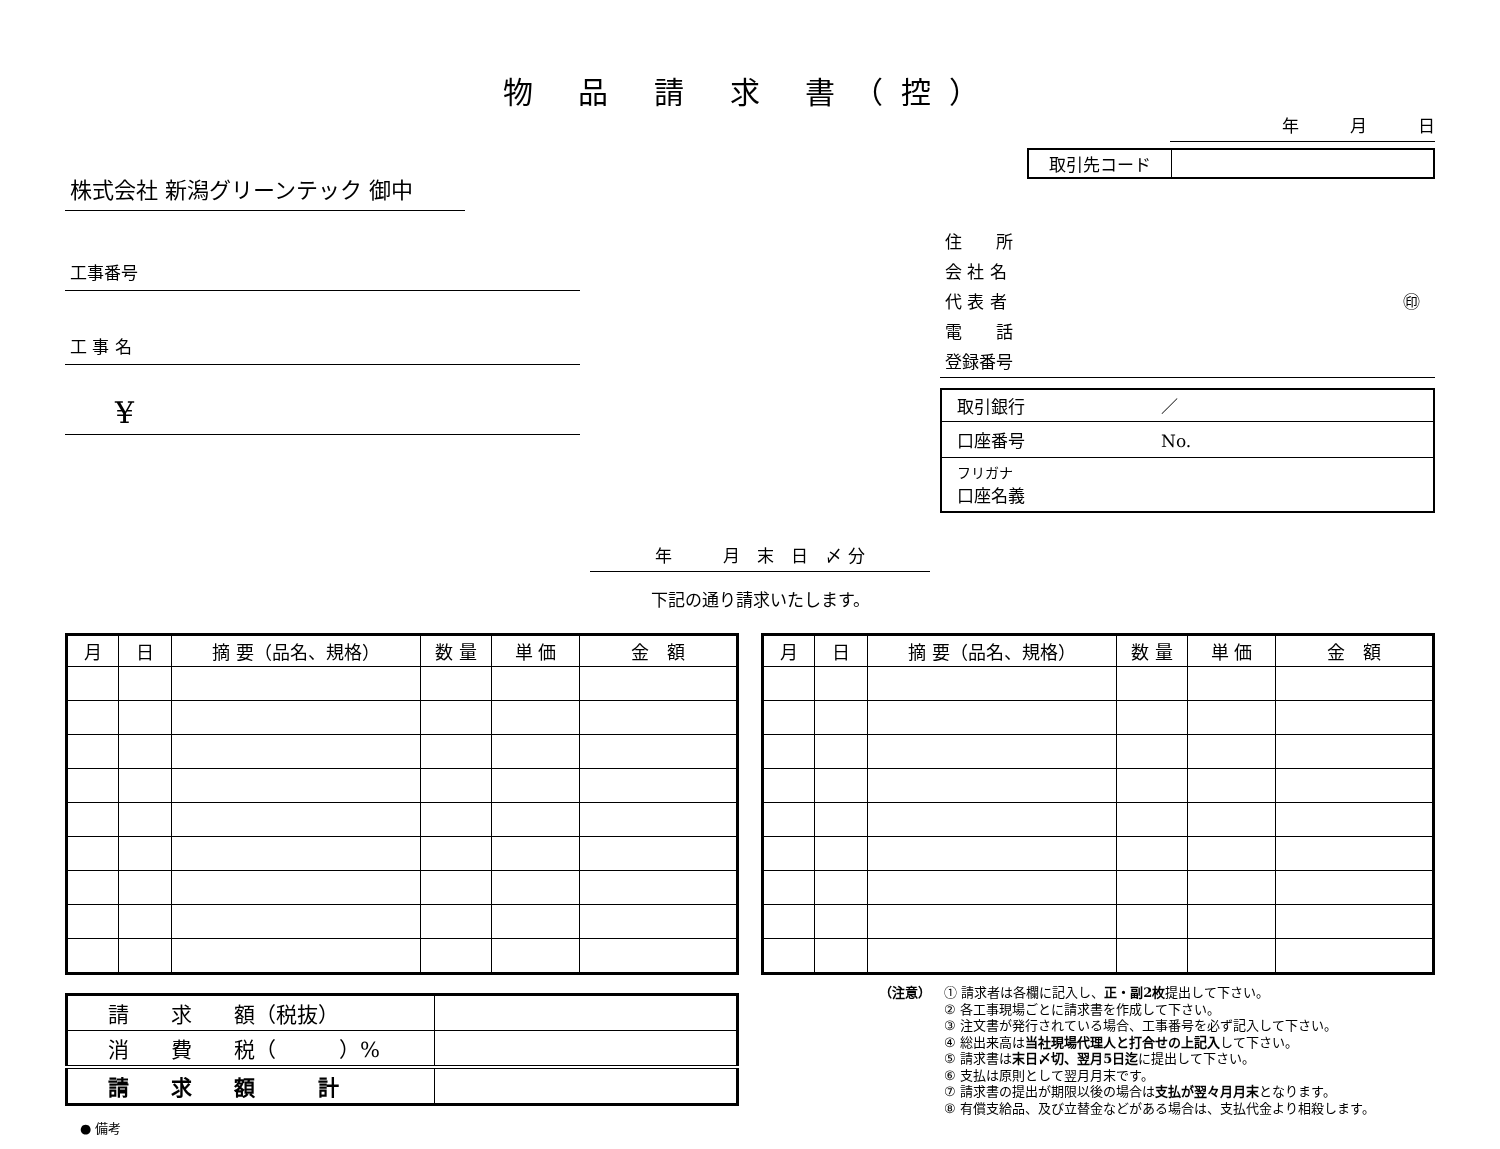物 品 請 求 書（控）
株式会社 新潟グリーンテック 御中
工事番号
工 事 名
¥
年　　　月　末　日　〆 分
下記の通り請求いたします。
年　　　月　　　日
| 取引先コード | |
住　　所
会 社 名
代 表 者 ㊞
電　　話
登録番号
| 取引銀行 ／ |
| 口座番号 No. |
| フリガナ 口座名義 |
| 月 | 日 | 摘 要（品名、規格） | 数 量 | 単 価 | 金 額 |
| --- | --- | --- | --- | --- | --- |
| 月 | 日 | 摘 要（品名、規格） | 数 量 | 単 価 | 金 額 |
| --- | --- | --- | --- | --- | --- |
| 請 求 額（税抜） | |
| 消 費 税（ ）% | |
| 請 求 額 計 | |
● 備考
（注意） ① 請求者は各欄に記入し、正・副2枚提出して下さい。
② 各工事現場ごとに請求書を作成して下さい。
③ 注文書が発行されている場合、工事番号を必ず記入して下さい。
④ 総出来高は当社現場代理人と打合せの上記入して下さい。
⑤ 請求書は末日〆切、翌月5日迄に提出して下さい。
⑥ 支払は原則として翌月月末です。
⑦ 請求書の提出が期限以後の場合は支払が翌々月月末となります。
⑧ 有償支給品、及び立替金などがある場合は、支払代金より相殺します。